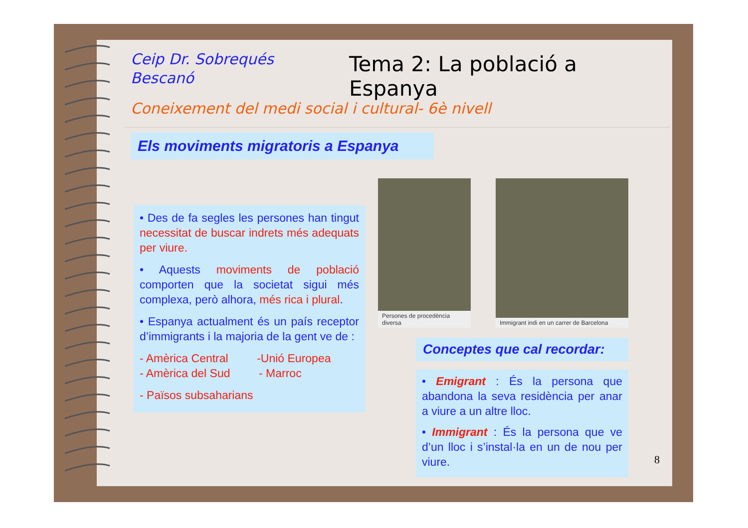Ceip Dr. Sobrequés Bescanó
Tema 2: La població a Espanya
Coneixement del medi social i cultural- 6è nivell
Els moviments migratoris a Espanya
• Des de fa segles les persones han tingut necessitat de buscar indrets més adequats per viure.
• Aquests moviments de població comporten que la societat sigui més complexa, però alhora, més rica i plural.
• Espanya actualment és un país receptor d’immigrants i la majoria de la gent ve de :
- Amèrica Central -Unió Europea
- Amèrica del Sud - Marroc
- Països subsaharians
Persones de procedència diversa
Immigrant indi en un carrer de Barcelona
Conceptes que cal recordar:
• Emigrant : És la persona que abandona la seva residència per anar a viure a un altre lloc.
• Immigrant : És la persona que ve d’un lloc i s’instal·la en un de nou per viure.
8